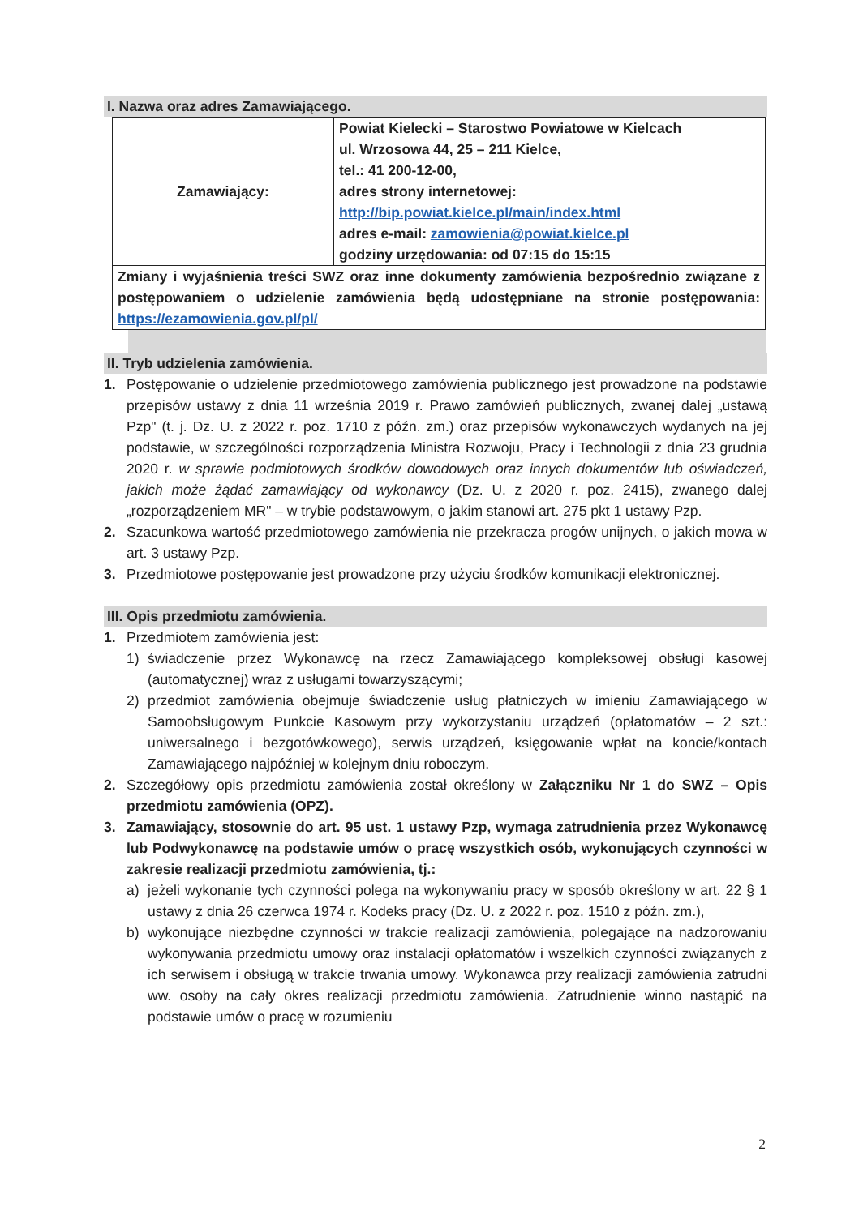I. Nazwa oraz adres Zamawiającego.
| Zamawiający: | Powiat Kielecki – Starostwo Powiatowe w Kielcach ul. Wrzosowa 44, 25 – 211 Kielce, tel.: 41 200-12-00, adres strony internetowej: http://bip.powiat.kielce.pl/main/index.html adres e-mail: zamowienia@powiat.kielce.pl godziny urzędowania: od 07:15 do 15:15 |
| Zmiany i wyjaśnienia treści SWZ oraz inne dokumenty zamówienia bezpośrednio związane z postępowaniem o udzielenie zamówienia będą udostępniane na stronie postępowania: https://ezamowienia.gov.pl/pl/ | |
II. Tryb udzielenia zamówienia.
1. Postępowanie o udzielenie przedmiotowego zamówienia publicznego jest prowadzone na podstawie przepisów ustawy z dnia 11 września 2019 r. Prawo zamówień publicznych, zwanej dalej „ustawą Pzp" (t. j. Dz. U. z 2022 r. poz. 1710 z późn. zm.) oraz przepisów wykonawczych wydanych na jej podstawie, w szczególności rozporządzenia Ministra Rozwoju, Pracy i Technologii z dnia 23 grudnia 2020 r. w sprawie podmiotowych środków dowodowych oraz innych dokumentów lub oświadczeń, jakich może żądać zamawiający od wykonawcy (Dz. U. z 2020 r. poz. 2415), zwanego dalej „rozporządzeniem MR" – w trybie podstawowym, o jakim stanowi art. 275 pkt 1 ustawy Pzp.
2. Szacunkowa wartość przedmiotowego zamówienia nie przekracza progów unijnych, o jakich mowa w art. 3 ustawy Pzp.
3. Przedmiotowe postępowanie jest prowadzone przy użyciu środków komunikacji elektronicznej.
III. Opis przedmiotu zamówienia.
1. Przedmiotem zamówienia jest:
1) świadczenie przez Wykonawcę na rzecz Zamawiającego kompleksowej obsługi kasowej (automatycznej) wraz z usługami towarzyszącymi;
2) przedmiot zamówienia obejmuje świadczenie usług płatniczych w imieniu Zamawiającego w Samoobsługowym Punkcie Kasowym przy wykorzystaniu urządzeń (opłatomatów – 2 szt.: uniwersalnego i bezgotówkowego), serwis urządzeń, księgowanie wpłat na koncie/kontach Zamawiającego najpóźniej w kolejnym dniu roboczym.
2. Szczegółowy opis przedmiotu zamówienia został określony w Załączniku Nr 1 do SWZ – Opis przedmiotu zamówienia (OPZ).
3. Zamawiający, stosownie do art. 95 ust. 1 ustawy Pzp, wymaga zatrudnienia przez Wykonawcę lub Podwykonawcę na podstawie umów o pracę wszystkich osób, wykonujących czynności w zakresie realizacji przedmiotu zamówienia, tj.:
a) jeżeli wykonanie tych czynności polega na wykonywaniu pracy w sposób określony w art. 22 § 1 ustawy z dnia 26 czerwca 1974 r. Kodeks pracy (Dz. U. z 2022 r. poz. 1510 z późn. zm.),
b) wykonujące niezbędne czynności w trakcie realizacji zamówienia, polegające na nadzorowaniu wykonywania przedmiotu umowy oraz instalacji opłatomatów i wszelkich czynności związanych z ich serwisem i obsługą w trakcie trwania umowy. Wykonawca przy realizacji zamówienia zatrudni ww. osoby na cały okres realizacji przedmiotu zamówienia. Zatrudnienie winno nastąpić na podstawie umów o pracę w rozumieniu
2